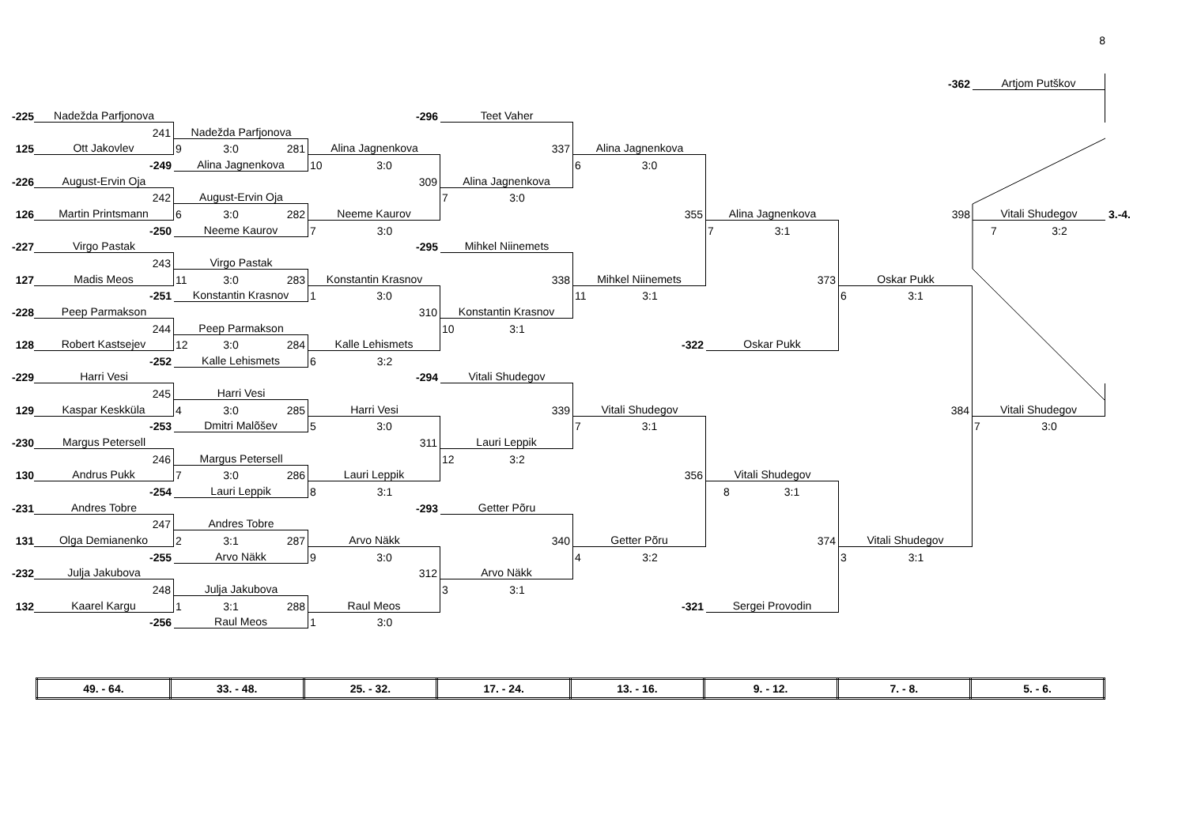8
| | | | | | | | -362 | Artjom Putškov | |
| -225 | Nadežda Parfjonova | | -296 | Teet Vaher | | | | | |
| | 241 | Nadežda Parfjonova | | | | | | | |
| 125 | Ott Jakovlev | 9 3:0 281 | Alina Jagnenkova | 337 | Alina Jagnenkova | | | | |
| | -249 | Alina Jagnenkova | 10 3:0 | | 6 3:0 | | | | |
| -226 | August-Ervin Oja | | 309 | Alina Jagnenkova | | | | | |
| | 242 | August-Ervin Oja | | 7 3:0 | | | | | |
| 126 | Martin Printsmann | 6 3:0 282 | Neeme Kaurov | | 355 | Alina Jagnenkova | 398 | Vitali Shudegov | 3.-4. |
| | -250 | Neeme Kaurov | 7 3:0 | | | 7 3:1 | | 7 3:2 | |
| -227 | Virgo Pastak | | -295 | Mihkel Niinemets | | | | | |
| | 243 | Virgo Pastak | | | | | | | |
| 127 | Madis Meos | 11 3:0 283 | Konstantin Krasnov | 338 | Mihkel Niinemets | 373 | Oskar Pukk | | |
| | -251 | Konstantin Krasnov | 1 3:0 | | 11 3:1 | | 6 3:1 | | |
| -228 | Peep Parmakson | | 310 | Konstantin Krasnov | | | | | |
| | 244 | Peep Parmakson | | 10 3:1 | | | | | |
| 128 | Robert Kastsejev | 12 3:0 284 | Kalle Lehismets | | -322 | Oskar Pukk | | | |
| | -252 | Kalle Lehismets | 6 3:2 | | | | | | |
| -229 | Harri Vesi | | -294 | Vitali Shudegov | | | | | |
| | 245 | Harri Vesi | | | | | | | |
| 129 | Kaspar Keskküla | 4 3:0 285 | Harri Vesi | 339 | Vitali Shudegov | | 384 | Vitali Shudegov | |
| | -253 | Dmitri Malõšev | 5 3:0 | | 7 3:1 | | | 7 3:0 | |
| -230 | Margus Petersell | | 311 | Lauri Leppik | | | | | |
| | 246 | Margus Petersell | | 12 3:2 | | | | | |
| 130 | Andrus Pukk | 7 3:0 286 | Lauri Leppik | | 356 | Vitali Shudegov | | | |
| | -254 | Lauri Leppik | 8 3:1 | | | 8 3:1 | | | |
| -231 | Andres Tobre | | -293 | Getter Põru | | | | | |
| | 247 | Andres Tobre | | | | | | | |
| 131 | Olga Demianenko | 2 3:1 287 | Arvo Näkk | 340 | Getter Põru | 374 | Vitali Shudegov | | |
| | -255 | Arvo Näkk | 9 3:0 | | 4 3:2 | | 3 3:1 | | |
| -232 | Julja Jakubova | | 312 | Arvo Näkk | | | | | |
| | 248 | Julja Jakubova | | 3 3:1 | | | | | |
| 132 | Kaarel Kargu | 1 3:1 288 | Raul Meos | | -321 | Sergei Provodin | | | |
| | -256 | Raul Meos | 1 3:0 | | | | | | |
| 49. - 64. | 33. - 48. | 25. - 32. | 17. - 24. | 13. - 16. | 9. - 12. | 7. - 8. | 5. - 6. |